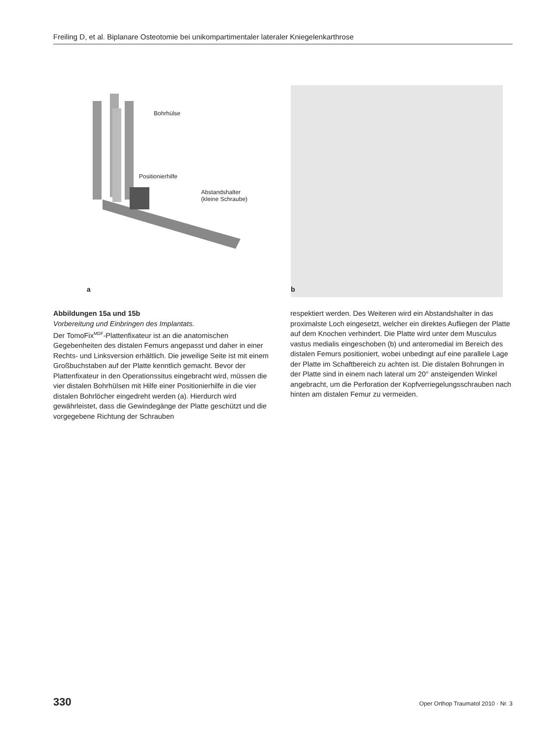Freiling D, et al. Biplanare Osteotomie bei unikompartimentaler lateraler Kniegelenkarthrose
Bohrhülse
Positionierhilfe
Abstandshalter
(kleine Schraube)
a b
Abbildungen 15a und 15b
Vorbereitung und Einbringen des Implantats.
Der TomoFix<sup>MDF</sup>-Plattenfixateur ist an die anatomischen Gegebenheiten des distalen Femurs angepasst und daher in einer Rechts- und Linksversion erhältlich. Die jeweilige Seite ist mit einem Großbuchstaben auf der Platte kenntlich gemacht. Bevor der Plattenfixateur in den Operationssitus eingebracht wird, müssen die vier distalen Bohrhülsen mit Hilfe einer Positionierhilfe in die vier distalen Bohrlöcher eingedreht werden (a). Hierdurch wird gewährleistet, dass die Gewindegänge der Platte geschützt und die vorgegebene Richtung der Schrauben
respektiert werden. Des Weiteren wird ein Abstandshalter in das proximalste Loch eingesetzt, welcher ein direktes Aufliegen der Platte auf dem Knochen verhindert. Die Platte wird unter dem Musculus vastus medialis eingeschoben (b) und anteromedial im Bereich des distalen Femurs positioniert, wobei unbedingt auf eine parallele Lage der Platte im Schaftbereich zu achten ist. Die distalen Bohrungen in der Platte sind in einem nach lateral um 20° ansteigenden Winkel angebracht, um die Perforation der Kopfverriegelungsschrauben nach hinten am distalen Femur zu vermeiden.
330 Oper Orthop Traumatol 2010 · Nr. 3